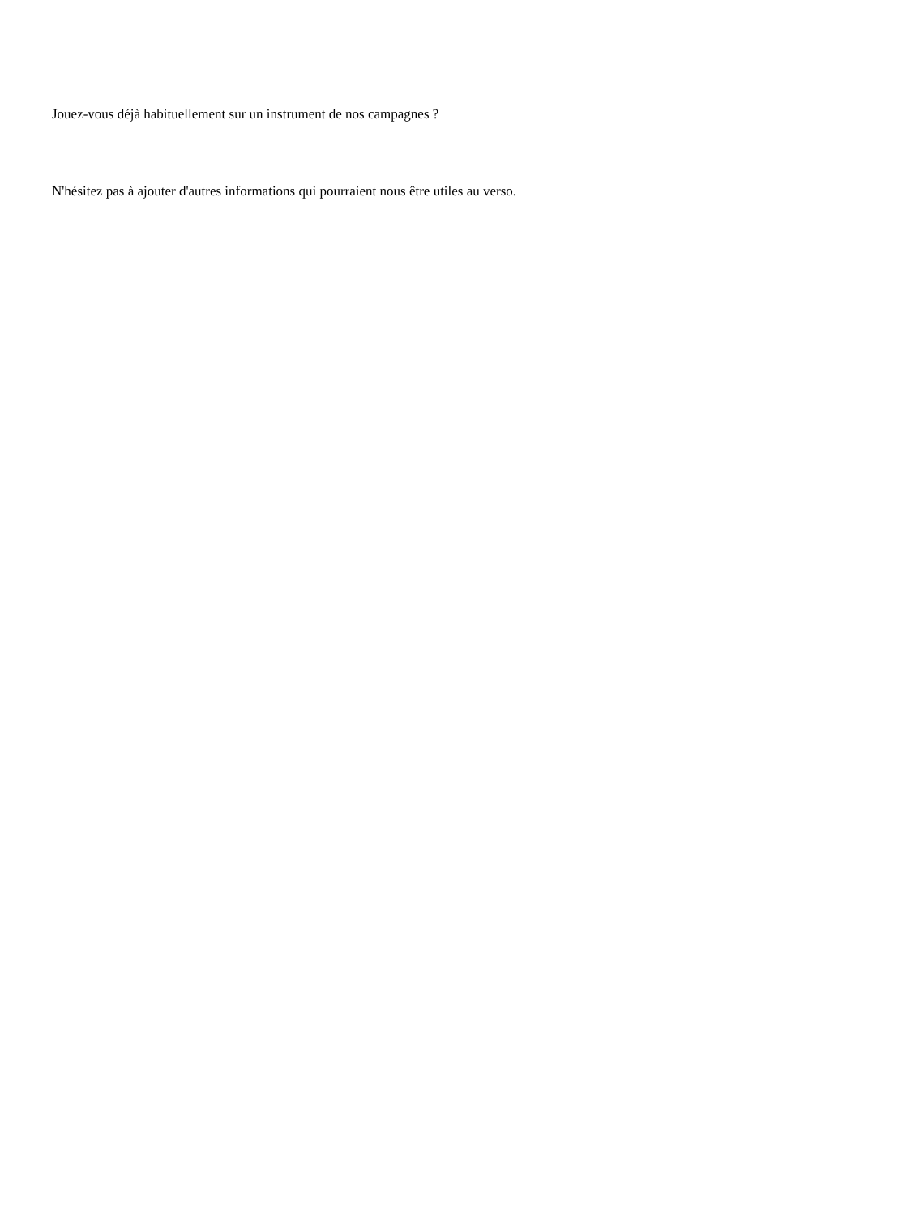Jouez-vous déjà habituellement sur un instrument de nos campagnes ?
N'hésitez pas à ajouter d'autres informations qui pourraient nous être utiles au verso.